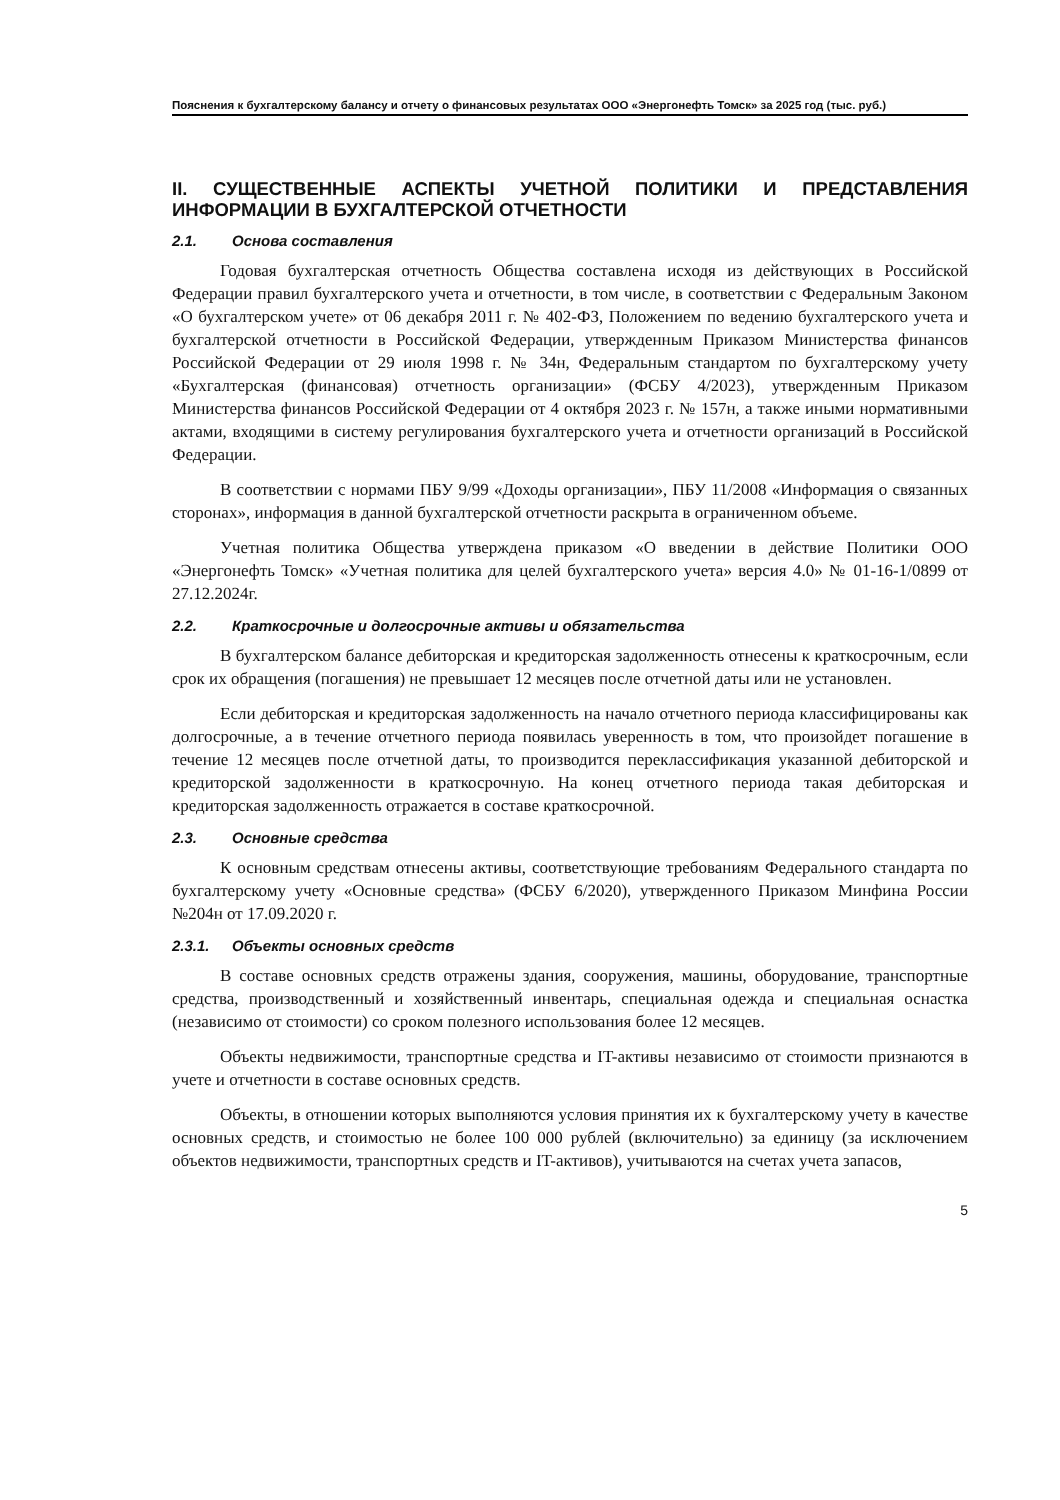Пояснения к бухгалтерскому балансу и отчету о финансовых результатах ООО «Энергонефть Томск» за 2025 год (тыс. руб.)
II. СУЩЕСТВЕННЫЕ АСПЕКТЫ УЧЕТНОЙ ПОЛИТИКИ И ПРЕДСТАВЛЕНИЯ ИНФОРМАЦИИ В БУХГАЛТЕРСКОЙ ОТЧЕТНОСТИ
2.1. Основа составления
Годовая бухгалтерская отчетность Общества составлена исходя из действующих в Российской Федерации правил бухгалтерского учета и отчетности, в том числе, в соответствии с Федеральным Законом «О бухгалтерском учете» от 06 декабря 2011 г. № 402-ФЗ, Положением по ведению бухгалтерского учета и бухгалтерской отчетности в Российской Федерации, утвержденным Приказом Министерства финансов Российской Федерации от 29 июля 1998 г. № 34н, Федеральным стандартом по бухгалтерскому учету «Бухгалтерская (финансовая) отчетность организации» (ФСБУ 4/2023), утвержденным Приказом Министерства финансов Российской Федерации от 4 октября 2023 г. № 157н, а также иными нормативными актами, входящими в систему регулирования бухгалтерского учета и отчетности организаций в Российской Федерации.
В соответствии с нормами ПБУ 9/99 «Доходы организации», ПБУ 11/2008 «Информация о связанных сторонах», информация в данной бухгалтерской отчетности раскрыта в ограниченном объеме.
Учетная политика Общества утверждена приказом «О введении в действие Политики ООО «Энергонефть Томск» «Учетная политика для целей бухгалтерского учета» версия 4.0» № 01-16-1/0899 от 27.12.2024г.
2.2. Краткосрочные и долгосрочные активы и обязательства
В бухгалтерском балансе дебиторская и кредиторская задолженность отнесены к краткосрочным, если срок их обращения (погашения) не превышает 12 месяцев после отчетной даты или не установлен.
Если дебиторская и кредиторская задолженность на начало отчетного периода классифицированы как долгосрочные, а в течение отчетного периода появилась уверенность в том, что произойдет погашение в течение 12 месяцев после отчетной даты, то производится переклассификация указанной дебиторской и кредиторской задолженности в краткосрочную. На конец отчетного периода такая дебиторская и кредиторская задолженность отражается в составе краткосрочной.
2.3. Основные средства
К основным средствам отнесены активы, соответствующие требованиям Федерального стандарта по бухгалтерскому учету «Основные средства» (ФСБУ 6/2020), утвержденного Приказом Минфина России №204н от 17.09.2020 г.
2.3.1. Объекты основных средств
В составе основных средств отражены здания, сооружения, машины, оборудование, транспортные средства, производственный и хозяйственный инвентарь, специальная одежда и специальная оснастка (независимо от стоимости) со сроком полезного использования более 12 месяцев.
Объекты недвижимости, транспортные средства и IT-активы независимо от стоимости признаются в учете и отчетности в составе основных средств.
Объекты, в отношении которых выполняются условия принятия их к бухгалтерскому учету в качестве основных средств, и стоимостью не более 100 000 рублей (включительно) за единицу (за исключением объектов недвижимости, транспортных средств и IT-активов), учитываются на счетах учета запасов,
5